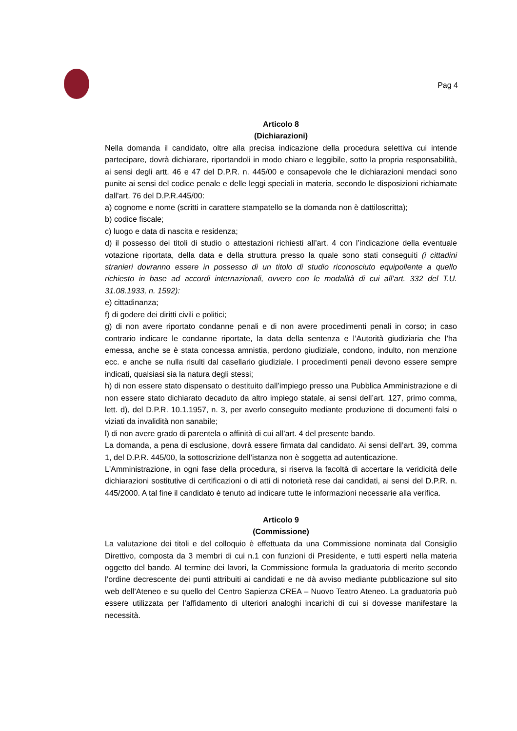Pag 4
Articolo 8
(Dichiarazioni)
Nella domanda il candidato, oltre alla precisa indicazione della procedura selettiva cui intende partecipare, dovrà dichiarare, riportandoli in modo chiaro e leggibile, sotto la propria responsabilità, ai sensi degli artt. 46 e 47 del D.P.R. n. 445/00 e consapevole che le dichiarazioni mendaci sono punite ai sensi del codice penale e delle leggi speciali in materia, secondo le disposizioni richiamate dall'art. 76 del D.P.R.445/00:
a) cognome e nome (scritti in carattere stampatello se la domanda non è dattiloscritta);
b) codice fiscale;
c) luogo e data di nascita e residenza;
d) il possesso dei titoli di studio o attestazioni richiesti all’art. 4 con l’indicazione della eventuale votazione riportata, della data e della struttura presso la quale sono stati conseguiti (i cittadini stranieri dovranno essere in possesso di un titolo di studio riconosciuto equipollente a quello richiesto in base ad accordi internazionali, ovvero con le modalità di cui all’art. 332 del T.U. 31.08.1933, n. 1592):
e) cittadinanza;
f) di godere dei diritti civili e politici;
g) di non avere riportato condanne penali e di non avere procedimenti penali in corso; in caso contrario indicare le condanne riportate, la data della sentenza e l’Autorità giudiziaria che l’ha emessa, anche se è stata concessa amnistia, perdono giudiziale, condono, indulto, non menzione ecc. e anche se nulla risulti dal casellario giudiziale. I procedimenti penali devono essere sempre indicati, qualsiasi sia la natura degli stessi;
h) di non essere stato dispensato o destituito dall’impiego presso una Pubblica Amministrazione e di non essere stato dichiarato decaduto da altro impiego statale, ai sensi dell’art. 127, primo comma, lett. d), del D.P.R. 10.1.1957, n. 3, per averlo conseguito mediante produzione di documenti falsi o viziati da invalidità non sanabile;
l) di non avere grado di parentela o affinità di cui all’art. 4 del presente bando.
La domanda, a pena di esclusione, dovrà essere firmata dal candidato. Ai sensi dell’art. 39, comma 1, del D.P.R. 445/00, la sottoscrizione dell’istanza non è soggetta ad autenticazione.
L'Amministrazione, in ogni fase della procedura, si riserva la facoltà di accertare la veridicità delle dichiarazioni sostitutive di certificazioni o di atti di notorietà rese dai candidati, ai sensi del D.P.R. n. 445/2000. A tal fine il candidato è tenuto ad indicare tutte le informazioni necessarie alla verifica.
Articolo 9
(Commissione)
La valutazione dei titoli e del colloquio è effettuata da una Commissione nominata dal Consiglio Direttivo, composta da 3 membri di cui n.1 con funzioni di Presidente, e tutti esperti nella materia oggetto del bando. Al termine dei lavori, la Commissione formula la graduatoria di merito secondo l’ordine decrescente dei punti attribuiti ai candidati e ne dà avviso mediante pubblicazione sul sito web dell’Ateneo e su quello del Centro Sapienza CREA – Nuovo Teatro Ateneo. La graduatoria può essere utilizzata per l’affidamento di ulteriori analoghi incarichi di cui si dovesse manifestare la necessità.